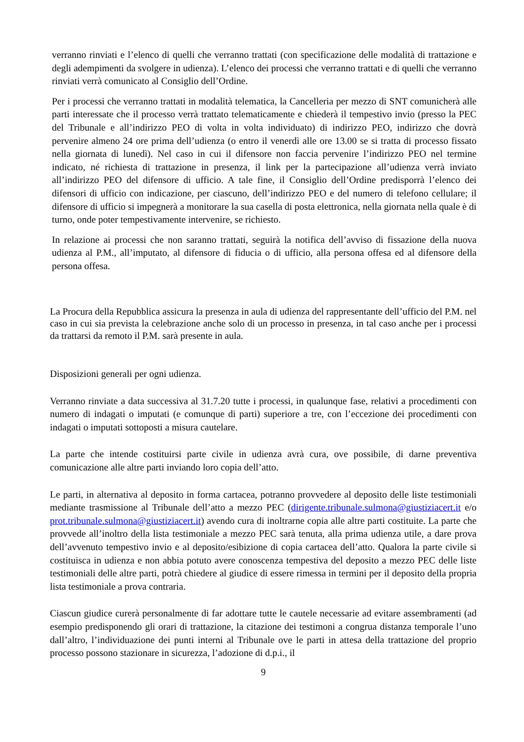verranno rinviati e l’elenco di quelli che verranno trattati (con specificazione delle modalità di trattazione e degli adempimenti da svolgere in udienza). L’elenco dei processi che verranno trattati e di quelli che verranno rinviati verrà comunicato al Consiglio dell’Ordine.
Per i processi che verranno trattati in modalità telematica, la Cancelleria per mezzo di SNT comunicherà alle parti interessate che il processo verrà trattato telematicamente e chiederà il tempestivo invio (presso la PEC del Tribunale e all’indirizzo PEO di volta in volta individuato) di indirizzo PEO, indirizzo che dovrà pervenire almeno 24 ore prima dell’udienza (o entro il venerdì alle ore 13.00 se si tratta di processo fissato nella giornata di lunedì). Nel caso in cui il difensore non faccia pervenire l’indirizzo PEO nel termine indicato, né richiesta di trattazione in presenza, il link per la partecipazione all’udienza verrà inviato all’indirizzo PEO del difensore di ufficio. A tale fine, il Consiglio dell’Ordine predisporrà l’elenco dei difensori di ufficio con indicazione, per ciascuno, dell’indirizzo PEO e del numero di telefono cellulare; il difensore di ufficio si impegnerà a monitorare la sua casella di posta elettronica, nella giornata nella quale è di turno, onde poter tempestivamente intervenire, se richiesto.
In relazione ai processi che non saranno trattati, seguirà la notifica dell’avviso di fissazione della nuova udienza al P.M., all’imputato, al difensore di fiducia o di ufficio, alla persona offesa ed al difensore della persona offesa.
La Procura della Repubblica assicura la presenza in aula di udienza del rappresentante dell’ufficio del P.M. nel caso in cui sia prevista la celebrazione anche solo di un processo in presenza, in tal caso anche per i processi da trattarsi da remoto il P.M. sarà presente in aula.
Disposizioni generali per ogni udienza.
Verranno rinviate a data successiva al 31.7.20 tutte i processi, in qualunque fase, relativi a procedimenti con numero di indagati o imputati (e comunque di parti) superiore a tre, con l’eccezione dei procedimenti con indagati o imputati sottoposti a misura cautelare.
La parte che intende costituirsi parte civile in udienza avrà cura, ove possibile, di darne preventiva comunicazione alle altre parti inviando loro copia dell’atto.
Le parti, in alternativa al deposito in forma cartacea, potranno provvedere al deposito delle liste testimoniali mediante trasmissione al Tribunale dell’atto a mezzo PEC (dirigente.tribunale.sulmona@giustiziacert.it e/o prot.tribunale.sulmona@giustiziacert.it) avendo cura di inoltrarne copia alle altre parti costituite. La parte che provvede all’inoltro della lista testimoniale a mezzo PEC sarà tenuta, alla prima udienza utile, a dare prova dell’avvenuto tempestivo invio e al deposito/esibizione di copia cartacea dell’atto. Qualora la parte civile si costituisca in udienza e non abbia potuto avere conoscenza tempestiva del deposito a mezzo PEC delle liste testimoniali delle altre parti, potrà chiedere al giudice di essere rimessa in termini per il deposito della propria lista testimoniale a prova contraria.
Ciascun giudice curerà personalmente di far adottare tutte le cautele necessarie ad evitare assembramenti (ad esempio predisponendo gli orari di trattazione, la citazione dei testimoni a congrua distanza temporale l’uno dall’altro, l’individuazione dei punti interni al Tribunale ove le parti in attesa della trattazione del proprio processo possono stazionare in sicurezza, l’adozione di d.p.i., il
9